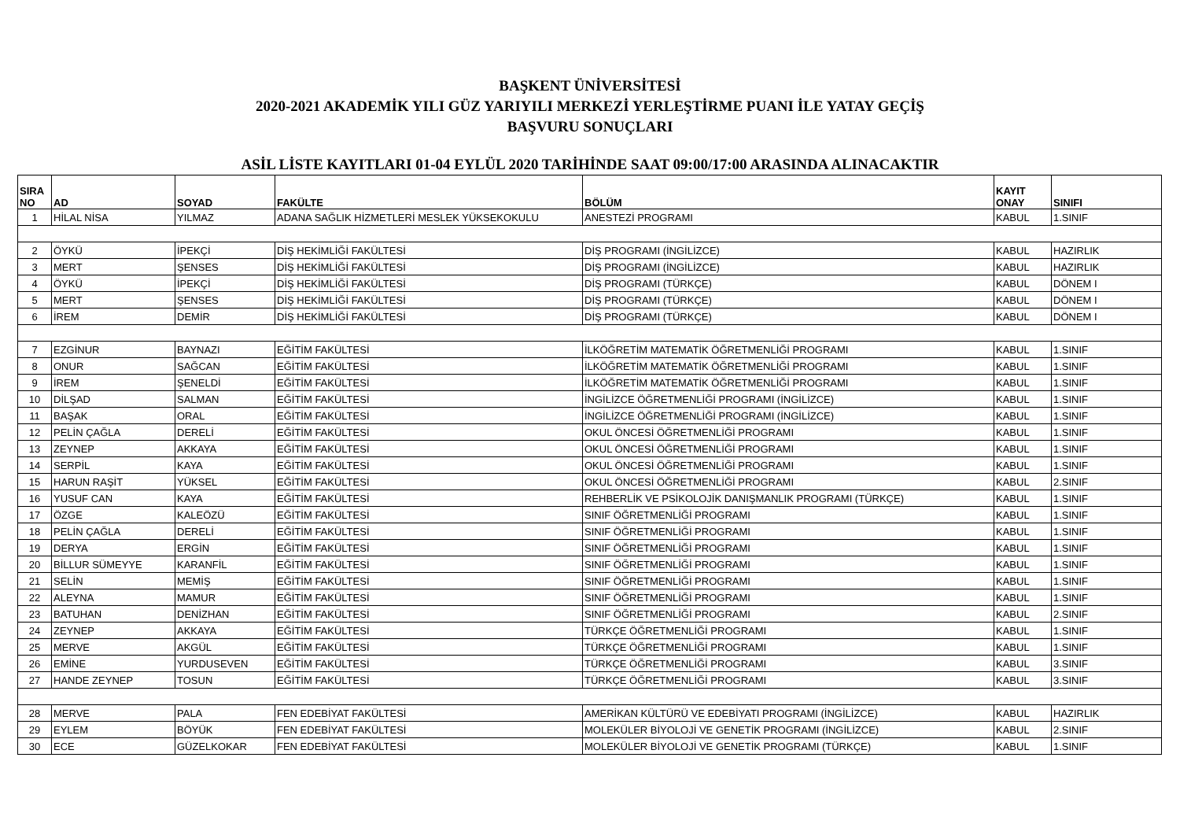BAŞKENT ÜNİVERSİTESİ
2020-2021 AKADEMİK YILI GÜZ YARIYILI MERKEZİ YERLEŞTİRME PUANI İLE YATAY GEÇİŞ
BAŞVURU SONUÇLARI
ASİL LİSTE KAYITLARI 01-04 EYLÜL 2020 TARİHİNDE SAAT 09:00/17:00 ARASINDA ALINACAKTIR
| SIRA NO | AD | SOYAD | FAKÜLTE | BÖLÜM | KAYIT ONAY | SINIFI |
| --- | --- | --- | --- | --- | --- | --- |
| 1 | HİLAL NİSA | YILMAZ | ADANA SAĞLIK HİZMETLERİ MESLEK YÜKSEKOKULU | ANESTEZİ PROGRAMI | KABUL | 1.SINIF |
| 2 | ÖYKÜ | İPEKÇİ | DİŞ HEKİMLİĞİ FAKÜLTESİ | DİŞ PROGRAMI (İNGİLİZCE) | KABUL | HAZIRLIK |
| 3 | MERT | ŞENSES | DİŞ HEKİMLİĞİ FAKÜLTESİ | DİŞ PROGRAMI (İNGİLİZCE) | KABUL | HAZIRLIK |
| 4 | ÖYKÜ | İPEKÇİ | DİŞ HEKİMLİĞİ FAKÜLTESİ | DİŞ PROGRAMI (TÜRKÇE) | KABUL | DÖNEM I |
| 5 | MERT | ŞENSES | DİŞ HEKİMLİĞİ FAKÜLTESİ | DİŞ PROGRAMI (TÜRKÇE) | KABUL | DÖNEM I |
| 6 | İREM | DEMİR | DİŞ HEKİMLİĞİ FAKÜLTESİ | DİŞ PROGRAMI (TÜRKÇE) | KABUL | DÖNEM I |
| 7 | EZGİNUR | BAYNAZI | EĞİTİM FAKÜLTESİ | İLKÖĞRETİM MATEMATİK ÖĞRETMENLİĞİ PROGRAMI | KABUL | 1.SINIF |
| 8 | ONUR | SAĞCAN | EĞİTİM FAKÜLTESİ | İLKÖĞRETİM MATEMATİK ÖĞRETMENLİĞİ PROGRAMI | KABUL | 1.SINIF |
| 9 | İREM | ŞENELDİ | EĞİTİM FAKÜLTESİ | İLKÖĞRETİM MATEMATİK ÖĞRETMENLİĞİ PROGRAMI | KABUL | 1.SINIF |
| 10 | DİLŞAD | SALMAN | EĞİTİM FAKÜLTESİ | İNGİLİZCE ÖĞRETMENLİĞİ PROGRAMI (İNGİLİZCE) | KABUL | 1.SINIF |
| 11 | BAŞAK | ORAL | EĞİTİM FAKÜLTESİ | İNGİLİZCE ÖĞRETMENLİĞİ PROGRAMI (İNGİLİZCE) | KABUL | 1.SINIF |
| 12 | PELİN ÇAĞLA | DERELİ | EĞİTİM FAKÜLTESİ | OKUL ÖNCESİ ÖĞRETMENLİĞİ PROGRAMI | KABUL | 1.SINIF |
| 13 | ZEYNEP | AKKAYA | EĞİTİM FAKÜLTESİ | OKUL ÖNCESİ ÖĞRETMENLİĞİ PROGRAMI | KABUL | 1.SINIF |
| 14 | SERPİL | KAYA | EĞİTİM FAKÜLTESİ | OKUL ÖNCESİ ÖĞRETMENLİĞİ PROGRAMI | KABUL | 1.SINIF |
| 15 | HARUN RAŞİT | YÜKSEL | EĞİTİM FAKÜLTESİ | OKUL ÖNCESİ ÖĞRETMENLİĞİ PROGRAMI | KABUL | 2.SINIF |
| 16 | YUSUF CAN | KAYA | EĞİTİM FAKÜLTESİ | REHBERLİK VE PSİKOLOJİK DANIŞMANLIK PROGRAMI (TÜRKÇE) | KABUL | 1.SINIF |
| 17 | ÖZGE | KALEÖZÜ | EĞİTİM FAKÜLTESİ | SINIF ÖĞRETMENLİĞİ PROGRAMI | KABUL | 1.SINIF |
| 18 | PELİN ÇAĞLA | DERELİ | EĞİTİM FAKÜLTESİ | SINIF ÖĞRETMENLİĞİ PROGRAMI | KABUL | 1.SINIF |
| 19 | DERYA | ERGİN | EĞİTİM FAKÜLTESİ | SINIF ÖĞRETMENLİĞİ PROGRAMI | KABUL | 1.SINIF |
| 20 | BİLLUR SÜMEYYE | KARANFİL | EĞİTİM FAKÜLTESİ | SINIF ÖĞRETMENLİĞİ PROGRAMI | KABUL | 1.SINIF |
| 21 | SELİN | MEMİŞ | EĞİTİM FAKÜLTESİ | SINIF ÖĞRETMENLİĞİ PROGRAMI | KABUL | 1.SINIF |
| 22 | ALEYNA | MAMUR | EĞİTİM FAKÜLTESİ | SINIF ÖĞRETMENLİĞİ PROGRAMI | KABUL | 1.SINIF |
| 23 | BATUHAN | DENİZHAN | EĞİTİM FAKÜLTESİ | SINIF ÖĞRETMENLİĞİ PROGRAMI | KABUL | 2.SINIF |
| 24 | ZEYNEP | AKKAYA | EĞİTİM FAKÜLTESİ | TÜRKÇE ÖĞRETMENLİĞİ PROGRAMI | KABUL | 1.SINIF |
| 25 | MERVE | AKGÜL | EĞİTİM FAKÜLTESİ | TÜRKÇE ÖĞRETMENLİĞİ PROGRAMI | KABUL | 1.SINIF |
| 26 | EMİNE | YURDUSEVEN | EĞİTİM FAKÜLTESİ | TÜRKÇE ÖĞRETMENLİĞİ PROGRAMI | KABUL | 3.SINIF |
| 27 | HANDE ZEYNEP | TOSUN | EĞİTİM FAKÜLTESİ | TÜRKÇE ÖĞRETMENLİĞİ PROGRAMI | KABUL | 3.SINIF |
| 28 | MERVE | PALA | FEN EDEBİYAT FAKÜLTESİ | AMERİKAN KÜLTÜRÜ VE EDEBİYATI PROGRAMI (İNGİLİZCE) | KABUL | HAZIRLIK |
| 29 | EYLEM | BÖYÜK | FEN EDEBİYAT FAKÜLTESİ | MOLEKÜLER BİYOLOJİ VE GENETİK PROGRAMI (İNGİLİZCE) | KABUL | 2.SINIF |
| 30 | ECE | GÜZELKOKAR | FEN EDEBİYAT FAKÜLTESİ | MOLEKÜLER BİYOLOJİ VE GENETİK PROGRAMI (TÜRKÇE) | KABUL | 1.SINIF |